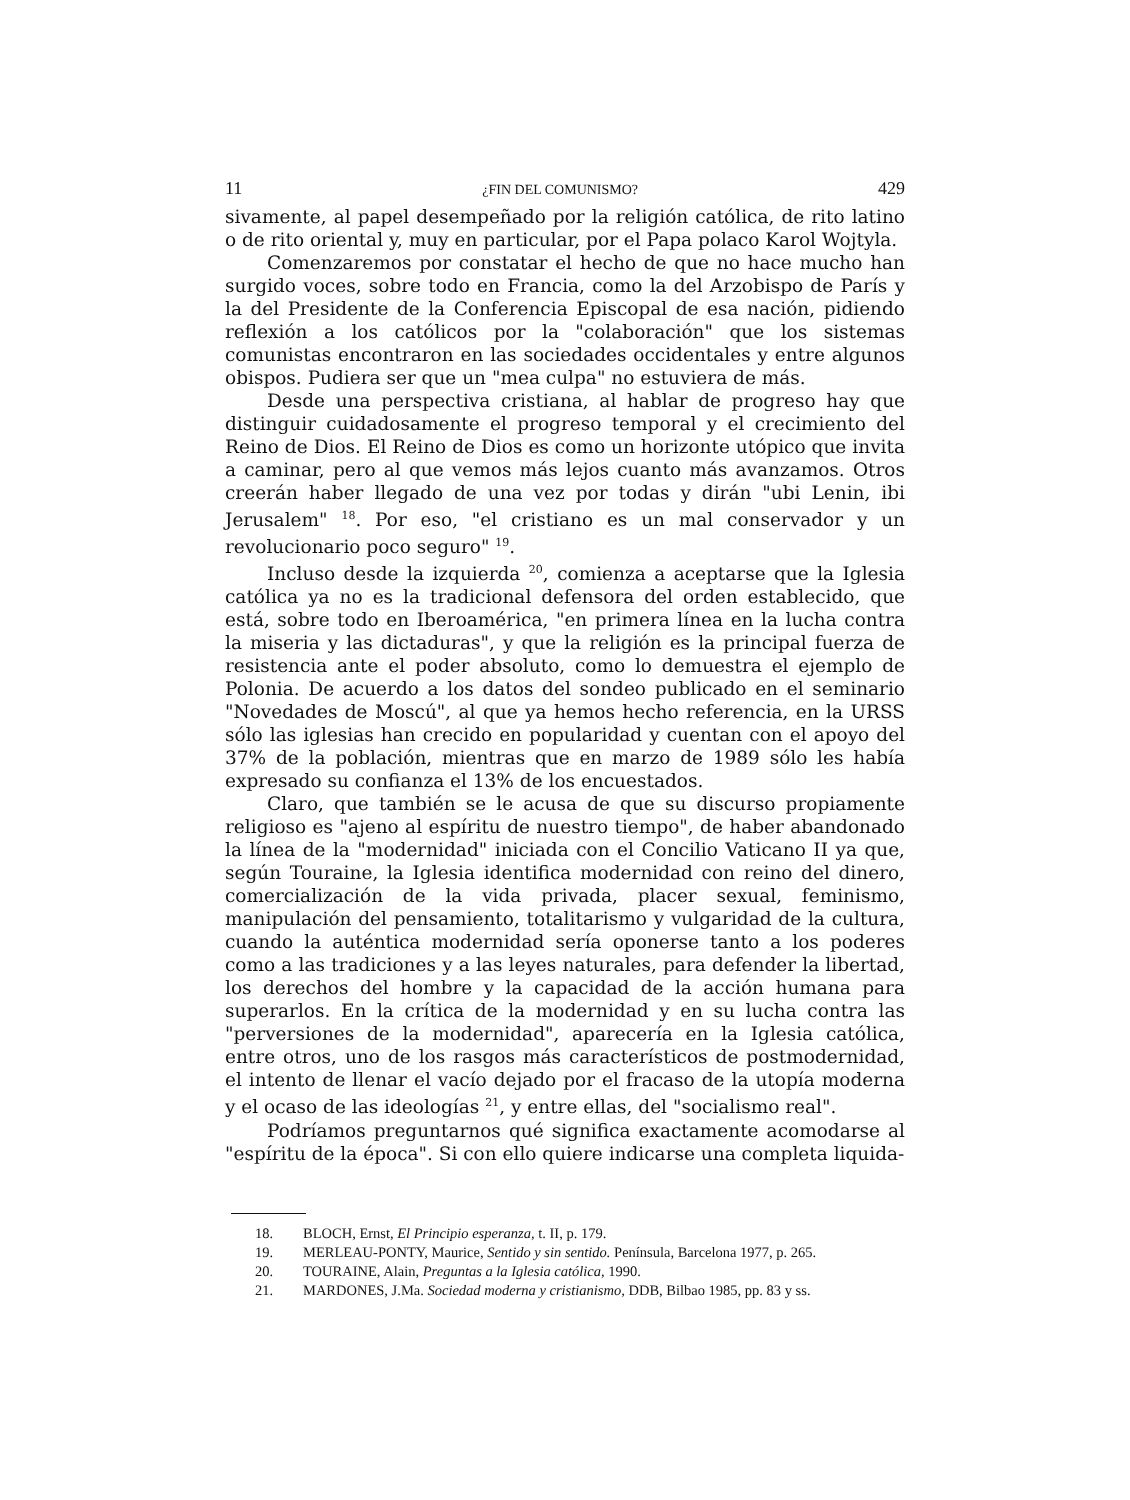11 ¿FIN DEL COMUNISMO? 429
sivamente, al papel desempeñado por la religión católica, de rito latino o de rito oriental y, muy en particular, por el Papa polaco Karol Wojtyla.
Comenzaremos por constatar el hecho de que no hace mucho han surgido voces, sobre todo en Francia, como la del Arzobispo de París y la del Presidente de la Conferencia Episcopal de esa nación, pidiendo reflexión a los católicos por la "colaboración" que los sistemas comunistas encontraron en las sociedades occidentales y entre algunos obispos. Pudiera ser que un "mea culpa" no estuviera de más.
Desde una perspectiva cristiana, al hablar de progreso hay que distinguir cuidadosamente el progreso temporal y el crecimiento del Reino de Dios. El Reino de Dios es como un horizonte utópico que invita a caminar, pero al que vemos más lejos cuanto más avanzamos. Otros creerán haber llegado de una vez por todas y dirán "ubi Lenin, ibi Jerusalem" <sup>18</sup>. Por eso, "el cristiano es un mal conservador y un revolucionario poco seguro" <sup>19</sup>.
Incluso desde la izquierda <sup>20</sup>, comienza a aceptarse que la Iglesia católica ya no es la tradicional defensora del orden establecido, que está, sobre todo en Iberoamérica, "en primera línea en la lucha contra la miseria y las dictaduras", y que la religión es la principal fuerza de resistencia ante el poder absoluto, como lo demuestra el ejemplo de Polonia. De acuerdo a los datos del sondeo publicado en el seminario "Novedades de Moscú", al que ya hemos hecho referencia, en la URSS sólo las iglesias han crecido en popularidad y cuentan con el apoyo del 37% de la población, mientras que en marzo de 1989 sólo les había expresado su confianza el 13% de los encuestados.
Claro, que también se le acusa de que su discurso propiamente religioso es "ajeno al espíritu de nuestro tiempo", de haber abandonado la línea de la "modernidad" iniciada con el Concilio Vaticano II ya que, según Touraine, la Iglesia identifica modernidad con reino del dinero, comercialización de la vida privada, placer sexual, feminismo, manipulación del pensamiento, totalitarismo y vulgaridad de la cultura, cuando la auténtica modernidad sería oponerse tanto a los poderes como a las tradiciones y a las leyes naturales, para defender la libertad, los derechos del hombre y la capacidad de la acción humana para superarlos. En la crítica de la modernidad y en su lucha contra las "perversiones de la modernidad", aparecería en la Iglesia católica, entre otros, uno de los rasgos más característicos de postmodernidad, el intento de llenar el vacío dejado por el fracaso de la utopía moderna y el ocaso de las ideologías <sup>21</sup>, y entre ellas, del "socialismo real".
Podríamos preguntarnos qué significa exactamente acomodarse al "espíritu de la época". Si con ello quiere indicarse una completa liquida-
18. BLOCH, Ernst, El Principio esperanza, t. II, p. 179.
19. MERLEAU-PONTY, Maurice, Sentido y sin sentido. Península, Barcelona 1977, p. 265.
20. TOURAINE, Alain, Preguntas a la Iglesia católica, 1990.
21. MARDONES, J.Ma. Sociedad moderna y cristianismo, DDB, Bilbao 1985, pp. 83 y ss.